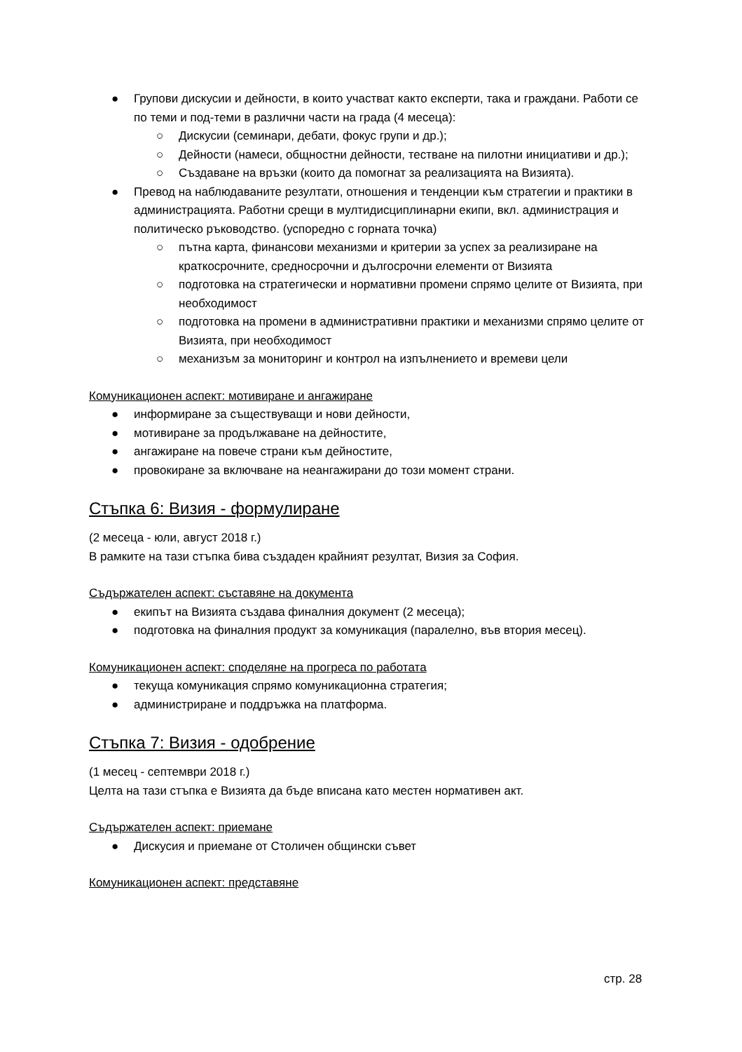● Групови дискусии и дейности, в които участват както експерти, така и граждани. Работи се по теми и под-теми в различни части на града (4 месеца):
○ Дискусии (семинари, дебати, фокус групи и др.);
○ Дейности (намеси, общностни дейности, тестване на пилотни инициативи и др.);
○ Създаване на връзки (които да помогнат за реализацията на Визията).
● Превод на наблюдаваните резултати, отношения и тенденции към стратегии и практики в администрацията. Работни срещи в мултидисциплинарни екипи, вкл. администрация и политическо ръководство. (успоредно с горната точка)
○ пътна карта, финансови механизми и критерии за успех за реализиране на краткосрочните, средносрочни и дългосрочни елементи от Визията
○ подготовка на стратегически и нормативни промени спрямо целите от Визията, при необходимост
○ подготовка на промени в административни практики и механизми спрямо целите от Визията, при необходимост
○ механизъм за мониторинг и контрол на изпълнението и времеви цели
Комуникационен аспект: мотивиране и ангажиране
● информиране за съществуващи и нови дейности,
● мотивиране за продължаване на дейностите,
● ангажиране на повече страни към дейностите,
● провокиране за включване на неангажирани до този момент страни.
Стъпка 6: Визия - формулиране
(2 месеца - юли, август 2018 г.)
В рамките на тази стъпка бива създаден крайният резултат, Визия за София.
Съдържателен аспект: съставяне на документа
● екипът на Визията създава финалния документ (2 месеца);
● подготовка на финалния продукт за комуникация (паралелно, във втория месец).
Комуникационен аспект: споделяне на прогреса по работата
● текуща комуникация спрямо комуникационна стратегия;
● администриране и поддръжка на платформа.
Стъпка 7: Визия - одобрение
(1 месец - септември 2018 г.)
Целта на тази стъпка е Визията да бъде вписана като местен нормативен акт.
Съдържателен аспект: приемане
● Дискусия и приемане от Столичен общински съвет
Комуникационен аспект: представяне
стр. 28